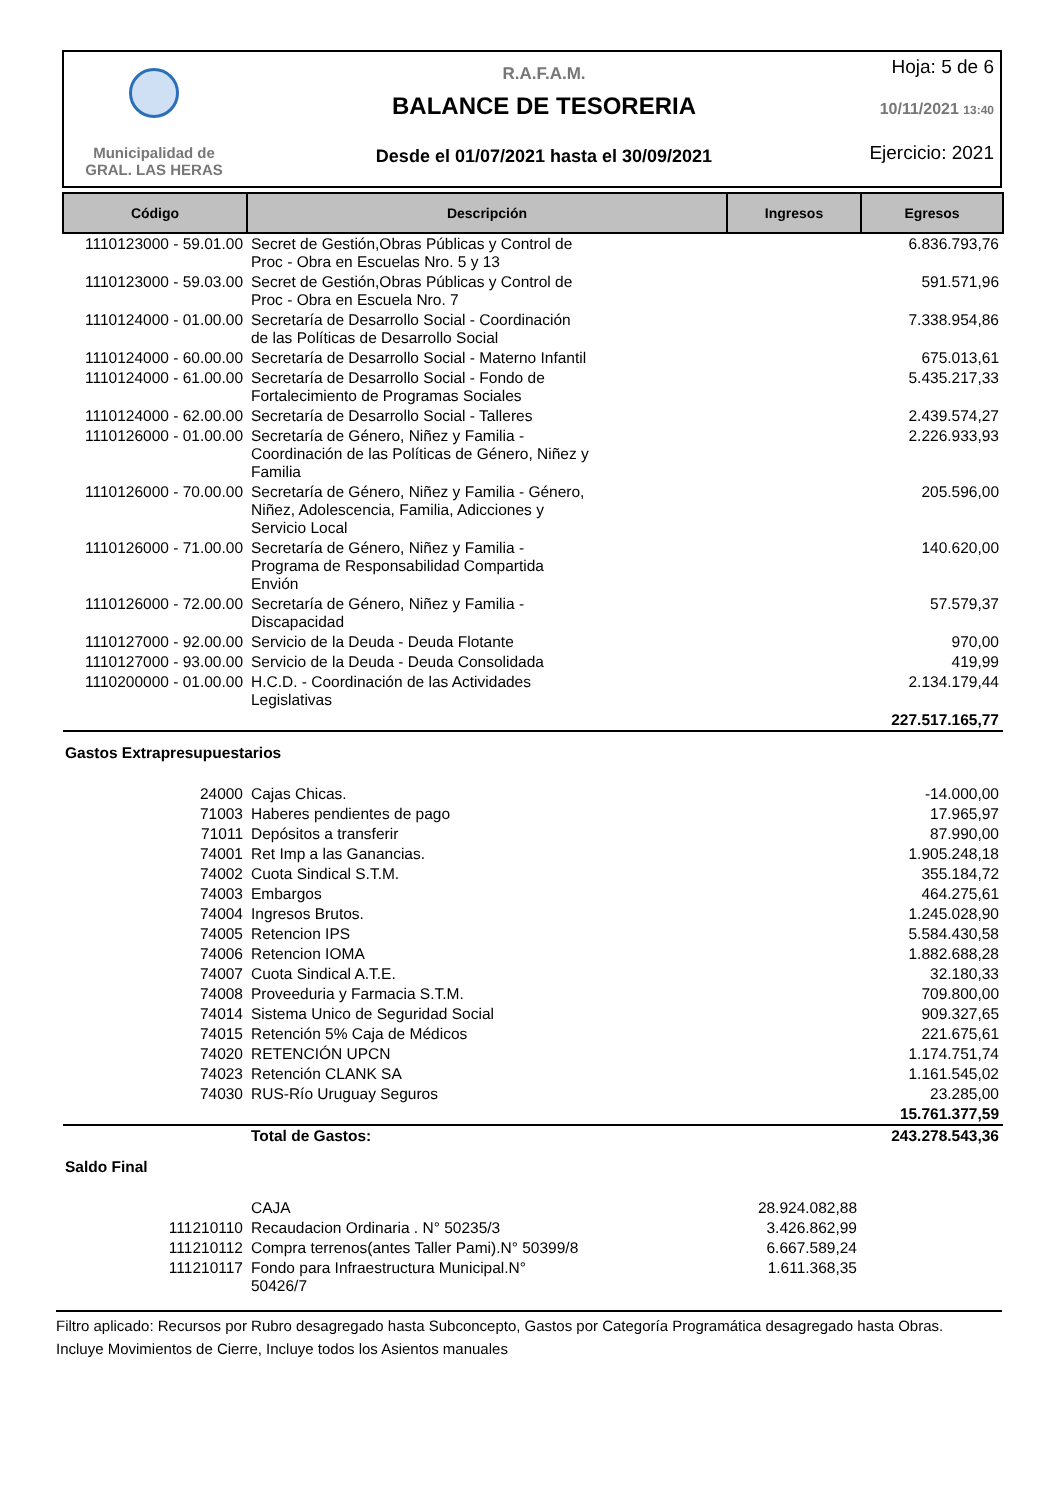Municipalidad de
GRAL. LAS HERAS
R.A.F.A.M.
BALANCE DE TESORERIA
Desde el 01/07/2021 hasta el 30/09/2021
Hoja: 5 de 6
10/11/2021 13:40
Ejercicio: 2021
| Código | Descripción | Ingresos | Egresos |
| --- | --- | --- | --- |
| 1110123000 - 59.01.00 | Secret de Gestión,Obras Públicas y Control de Proc - Obra en Escuelas Nro. 5 y 13 | | 6.836.793,76 |
| 1110123000 - 59.03.00 | Secret de Gestión,Obras Públicas y Control de Proc - Obra en Escuela Nro. 7 | | 591.571,96 |
| 1110124000 - 01.00.00 | Secretaría de Desarrollo Social - Coordinación de las Políticas de Desarrollo Social | | 7.338.954,86 |
| 1110124000 - 60.00.00 | Secretaría de Desarrollo Social - Materno Infantil | | 675.013,61 |
| 1110124000 - 61.00.00 | Secretaría de Desarrollo Social - Fondo de Fortalecimiento de Programas Sociales | | 5.435.217,33 |
| 1110124000 - 62.00.00 | Secretaría de Desarrollo Social - Talleres | | 2.439.574,27 |
| 1110126000 - 01.00.00 | Secretaría de Género, Niñez y Familia - Coordinación de las Políticas de Género, Niñez y Familia | | 2.226.933,93 |
| 1110126000 - 70.00.00 | Secretaría de Género, Niñez y Familia - Género, Niñez, Adolescencia, Familia, Adicciones y Servicio Local | | 205.596,00 |
| 1110126000 - 71.00.00 | Secretaría de Género, Niñez y Familia - Programa de Responsabilidad Compartida Envión | | 140.620,00 |
| 1110126000 - 72.00.00 | Secretaría de Género, Niñez y Familia - Discapacidad | | 57.579,37 |
| 1110127000 - 92.00.00 | Servicio de la Deuda - Deuda Flotante | | 970,00 |
| 1110127000 - 93.00.00 | Servicio de la Deuda - Deuda Consolidada | | 419,99 |
| 1110200000 - 01.00.00 | H.C.D. - Coordinación de las Actividades Legislativas | | 2.134.179,44 |
| | | | 227.517.165,77 |
| Gastos Extrapresupuestarios | | | |
| 24000 | Cajas Chicas. | | -14.000,00 |
| 71003 | Haberes pendientes de pago | | 17.965,97 |
| 71011 | Depósitos a transferir | | 87.990,00 |
| 74001 | Ret Imp a las Ganancias. | | 1.905.248,18 |
| 74002 | Cuota Sindical S.T.M. | | 355.184,72 |
| 74003 | Embargos | | 464.275,61 |
| 74004 | Ingresos Brutos. | | 1.245.028,90 |
| 74005 | Retencion IPS | | 5.584.430,58 |
| 74006 | Retencion IOMA | | 1.882.688,28 |
| 74007 | Cuota Sindical A.T.E. | | 32.180,33 |
| 74008 | Proveeduria y Farmacia S.T.M. | | 709.800,00 |
| 74014 | Sistema Unico de Seguridad Social | | 909.327,65 |
| 74015 | Retención 5% Caja de Médicos | | 221.675,61 |
| 74020 | RETENCIÓN UPCN | | 1.174.751,74 |
| 74023 | Retención CLANK SA | | 1.161.545,02 |
| 74030 | RUS-Río Uruguay Seguros | | 23.285,00 |
| | | | 15.761.377,59 |
| | Total de Gastos: | | 243.278.543,36 |
| Saldo Final | | | |
| | CAJA | 28.924.082,88 | |
| 111210110 | Recaudacion Ordinaria . N° 50235/3 | 3.426.862,99 | |
| 111210112 | Compra terrenos(antes Taller Pami).N° 50399/8 | 6.667.589,24 | |
| 111210117 | Fondo para Infraestructura Municipal.N° 50426/7 | 1.611.368,35 | |
Filtro aplicado: Recursos por Rubro desagregado hasta Subconcepto, Gastos por Categoría Programática desagregado hasta Obras.
Incluye Movimientos de Cierre, Incluye todos los Asientos manuales